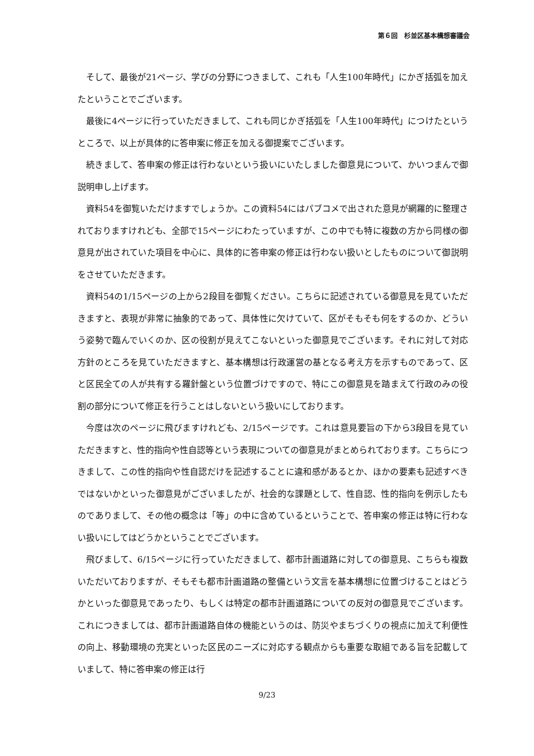第６回　杉並区基本構想審議会
そして、最後が21ページ、学びの分野につきまして、これも「人生100年時代」にかぎ括弧を加えたということでございます。
最後に4ページに行っていただきまして、これも同じかぎ括弧を「人生100年時代」につけたというところで、以上が具体的に答申案に修正を加える御提案でございます。
続きまして、答申案の修正は行わないという扱いにいたしました御意見について、かいつまんで御説明申し上げます。
資料54を御覧いただけますでしょうか。この資料54にはパブコメで出された意見が網羅的に整理されておりますけれども、全部で15ページにわたっていますが、この中でも特に複数の方から同様の御意見が出されていた項目を中心に、具体的に答申案の修正は行わない扱いとしたものについて御説明をさせていただきます。
資料54の1/15ページの上から2段目を御覧ください。こちらに記述されている御意見を見ていただきますと、表現が非常に抽象的であって、具体性に欠けていて、区がそもそも何をするのか、どういう姿勢で臨んでいくのか、区の役割が見えてこないといった御意見でございます。それに対して対応方針のところを見ていただきますと、基本構想は行政運営の基となる考え方を示すものであって、区と区民全ての人が共有する羅針盤という位置づけですので、特にこの御意見を踏まえて行政のみの役割の部分について修正を行うことはしないという扱いにしております。
今度は次のページに飛びますけれども、2/15ページです。これは意見要旨の下から3段目を見ていただきますと、性的指向や性自認等という表現についての御意見がまとめられております。こちらにつきまして、この性的指向や性自認だけを記述することに違和感があるとか、ほかの要素も記述すべきではないかといった御意見がございましたが、社会的な課題として、性自認、性的指向を例示したものでありまして、その他の概念は「等」の中に含めているということで、答申案の修正は特に行わない扱いにしてはどうかということでございます。
飛びまして、6/15ページに行っていただきまして、都市計画道路に対しての御意見、こちらも複数いただいておりますが、そもそも都市計画道路の整備という文言を基本構想に位置づけることはどうかといった御意見であったり、もしくは特定の都市計画道路についての反対の御意見でございます。これにつきましては、都市計画道路自体の機能というのは、防災やまちづくりの視点に加えて利便性の向上、移動環境の充実といった区民のニーズに対応する観点からも重要な取組である旨を記載していまして、特に答申案の修正は行
9/23